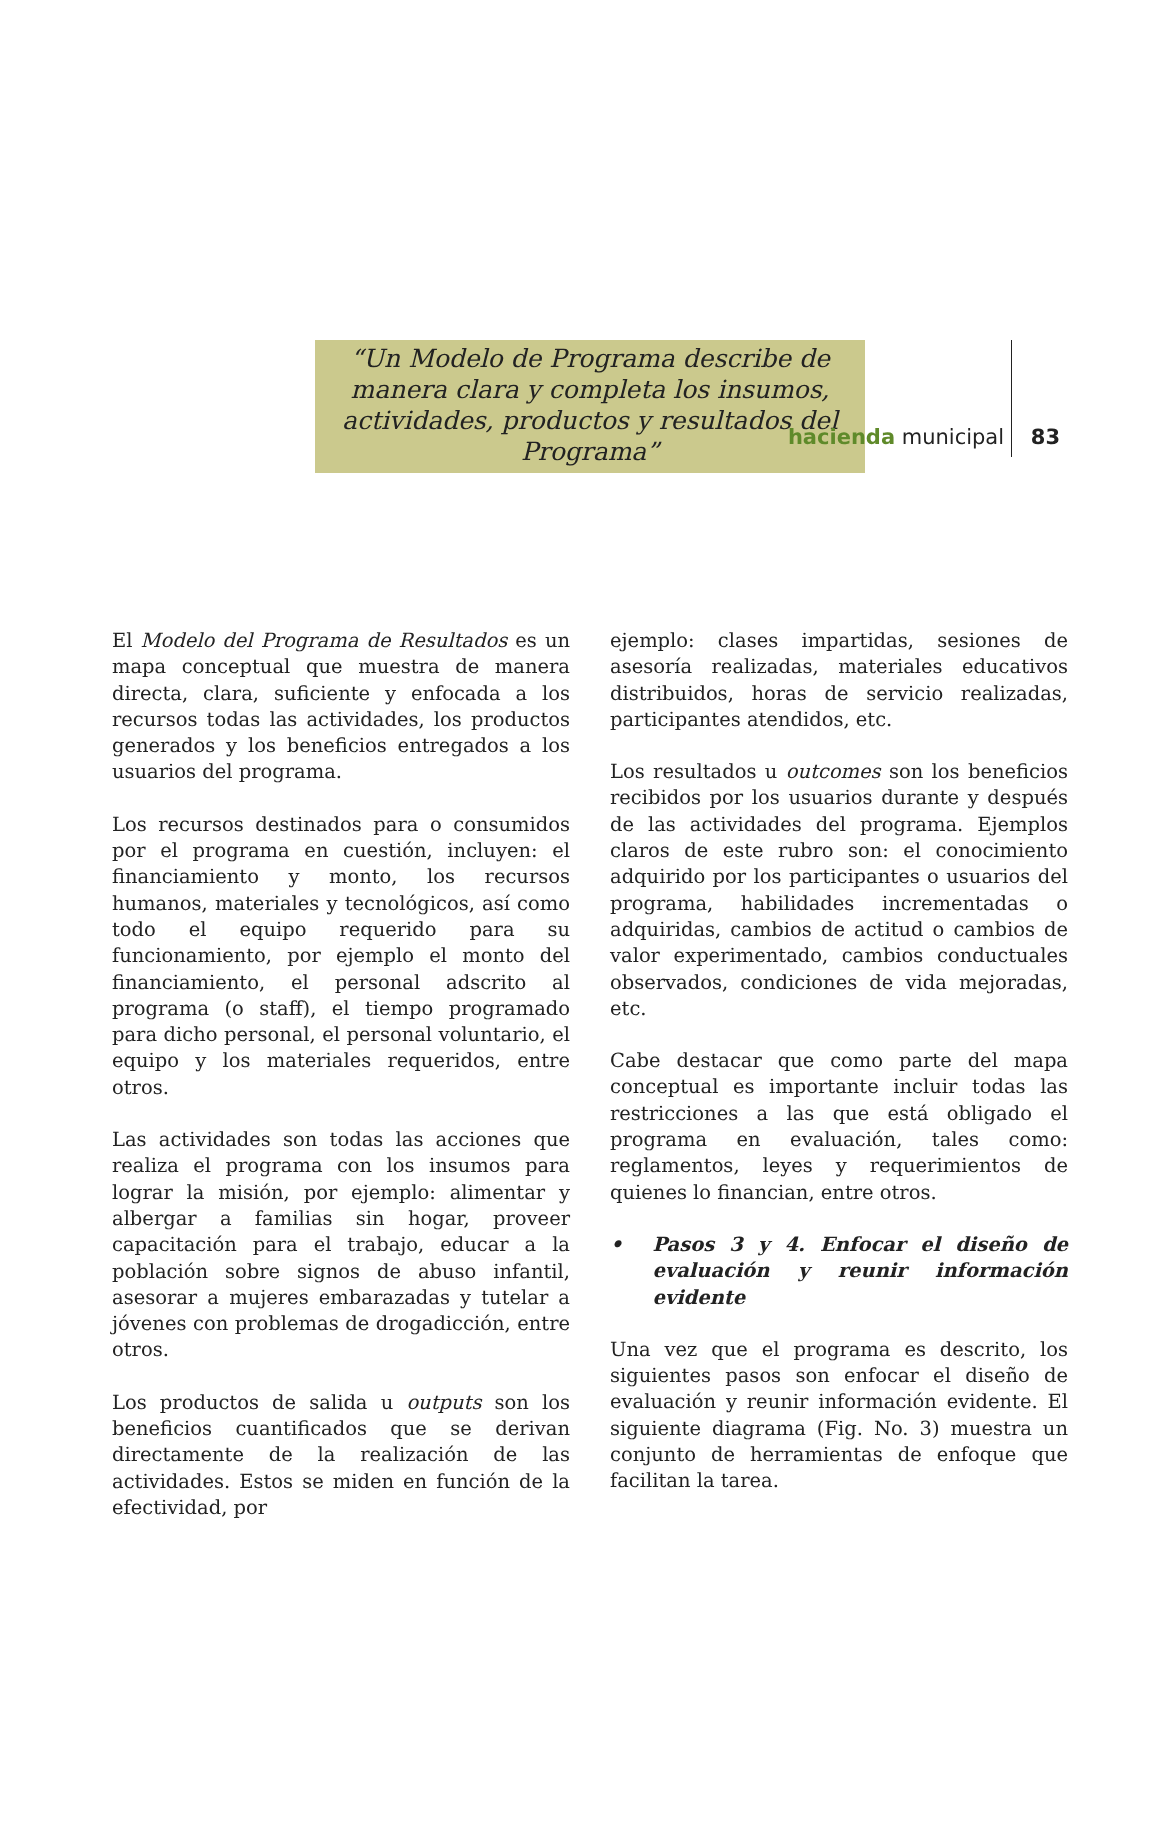hacienda municipal 83
“Un Modelo de Programa describe de manera clara y completa los insumos, actividades, productos y resultados del Programa”
El Modelo del Programa de Resultados es un mapa conceptual que muestra de manera directa, clara, suficiente y enfocada a los recursos todas las actividades, los productos generados y los beneficios entregados a los usuarios del programa.
Los recursos destinados para o consumidos por el programa en cuestión, incluyen: el financiamiento y monto, los recursos humanos, materiales y tecnológicos, así como todo el equipo requerido para su funcionamiento, por ejemplo el monto del financiamiento, el personal adscrito al programa (o staff), el tiempo programado para dicho personal, el personal voluntario, el equipo y los materiales requeridos, entre otros.
Las actividades son todas las acciones que realiza el programa con los insumos para lograr la misión, por ejemplo: alimentar y albergar a familias sin hogar, proveer capacitación para el trabajo, educar a la población sobre signos de abuso infantil, asesorar a mujeres embarazadas y tutelar a jóvenes con problemas de drogadicción, entre otros.
Los productos de salida u outputs son los beneficios cuantificados que se derivan directamente de la realización de las actividades. Estos se miden en función de la efectividad, por
ejemplo: clases impartidas, sesiones de asesoría realizadas, materiales educativos distribuidos, horas de servicio realizadas, participantes atendidos, etc.
Los resultados u outcomes son los beneficios recibidos por los usuarios durante y después de las actividades del programa. Ejemplos claros de este rubro son: el conocimiento adquirido por los participantes o usuarios del programa, habilidades incrementadas o adquiridas, cambios de actitud o cambios de valor experimentado, cambios conductuales observados, condiciones de vida mejoradas, etc.
Cabe destacar que como parte del mapa conceptual es importante incluir todas las restricciones a las que está obligado el programa en evaluación, tales como: reglamentos, leyes y requerimientos de quienes lo financian, entre otros.
• Pasos 3 y 4. Enfocar el diseño de evaluación y reunir información evidente
Una vez que el programa es descrito, los siguientes pasos son enfocar el diseño de evaluación y reunir información evidente. El siguiente diagrama (Fig. No. 3) muestra un conjunto de herramientas de enfoque que facilitan la tarea.